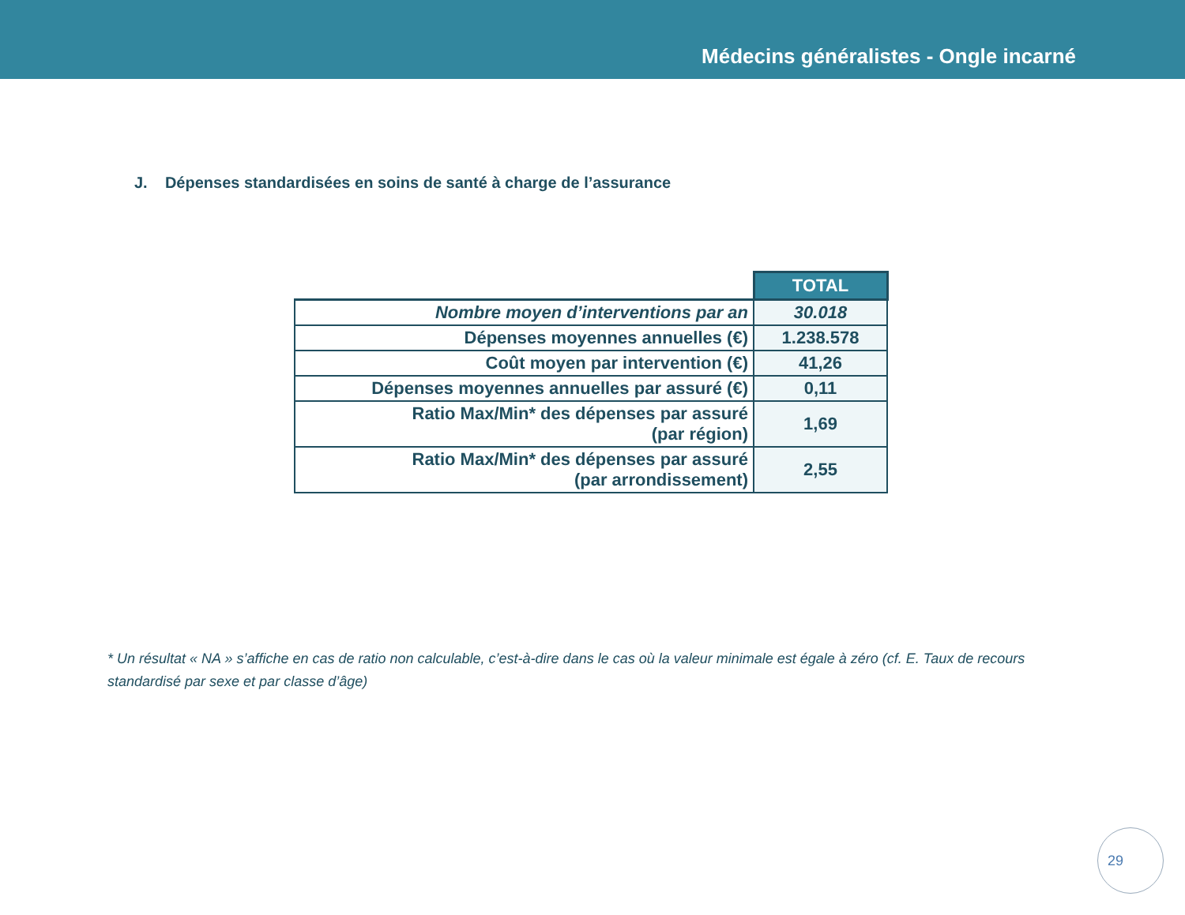Médecins généralistes - Ongle incarné
J. Dépenses standardisées en soins de santé à charge de l’assurance
| | TOTAL |
| Nombre moyen d’interventions par an | 30.018 |
| Dépenses moyennes annuelles (€) | 1.238.578 |
| Coût moyen par intervention (€) | 41,26 |
| Dépenses moyennes annuelles par assuré (€) | 0,11 |
| Ratio Max/Min* des dépenses par assuré (par région) | 1,69 |
| Ratio Max/Min* des dépenses par assuré (par arrondissement) | 2,55 |
* Un résultat « NA » s’affiche en cas de ratio non calculable, c’est-à-dire dans le cas où la valeur minimale est égale à zéro (cf. E. Taux de recours standardisé par sexe et par classe d’âge)
29